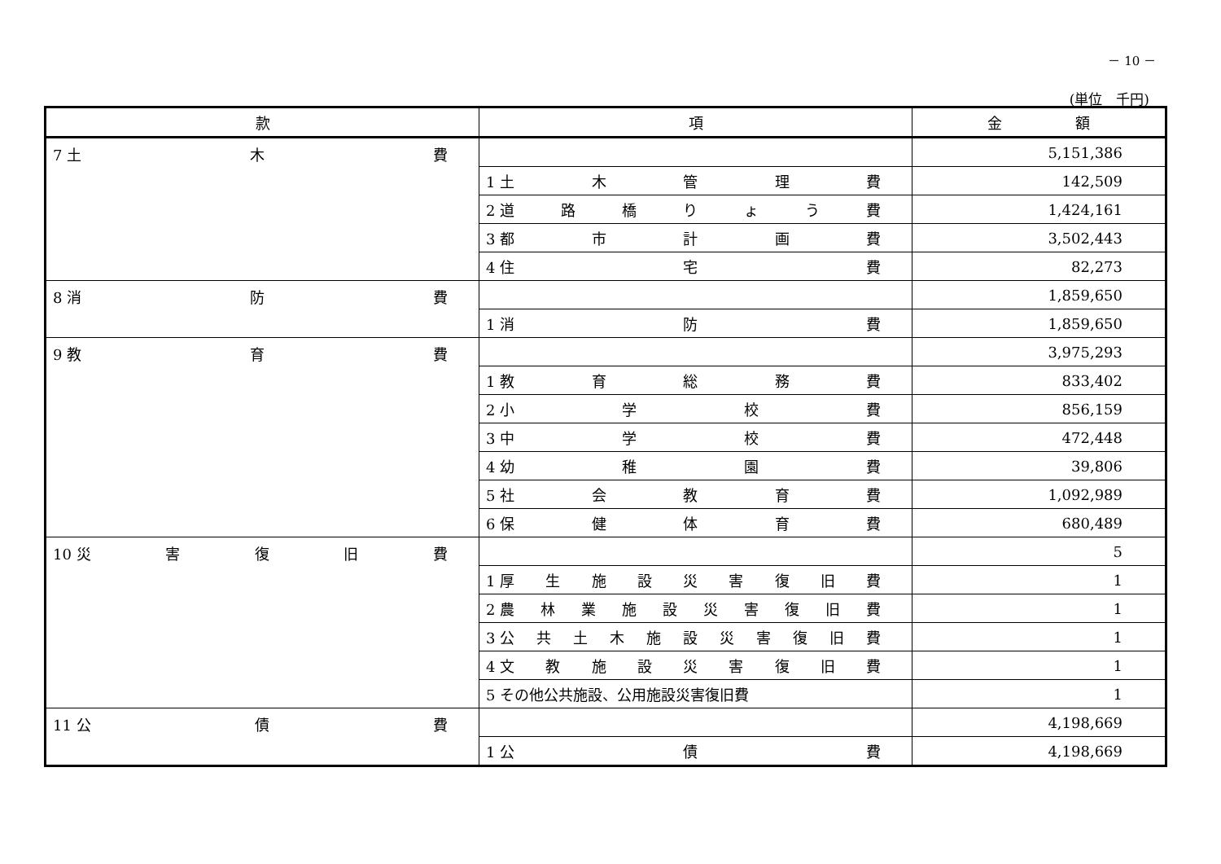－ 10 －
(単位　千円)
| 款 | 項 | 金 額 |
| --- | --- | --- |
| 7 土 木 費 | | 5,151,386 |
| | 1 土 木 管 理 費 | 142,509 |
| | 2 道 路 橋 り ょ う 費 | 1,424,161 |
| | 3 都 市 計 画 費 | 3,502,443 |
| | 4 住 宅 費 | 82,273 |
| 8 消 防 費 | | 1,859,650 |
| | 1 消 防 費 | 1,859,650 |
| 9 教 育 費 | | 3,975,293 |
| | 1 教 育 総 務 費 | 833,402 |
| | 2 小 学 校 費 | 856,159 |
| | 3 中 学 校 費 | 472,448 |
| | 4 幼 稚 園 費 | 39,806 |
| | 5 社 会 教 育 費 | 1,092,989 |
| | 6 保 健 体 育 費 | 680,489 |
| 10 災 害 復 旧 費 | | 5 |
| | 1 厚 生 施 設 災 害 復 旧 費 | 1 |
| | 2 農 林 業 施 設 災 害 復 旧 費 | 1 |
| | 3 公 共 土 木 施 設 災 害 復 旧 費 | 1 |
| | 4 文 教 施 設 災 害 復 旧 費 | 1 |
| | 5 その他公共施設、公用施設災害復旧費 | 1 |
| 11 公 債 費 | | 4,198,669 |
| | 1 公 債 費 | 4,198,669 |